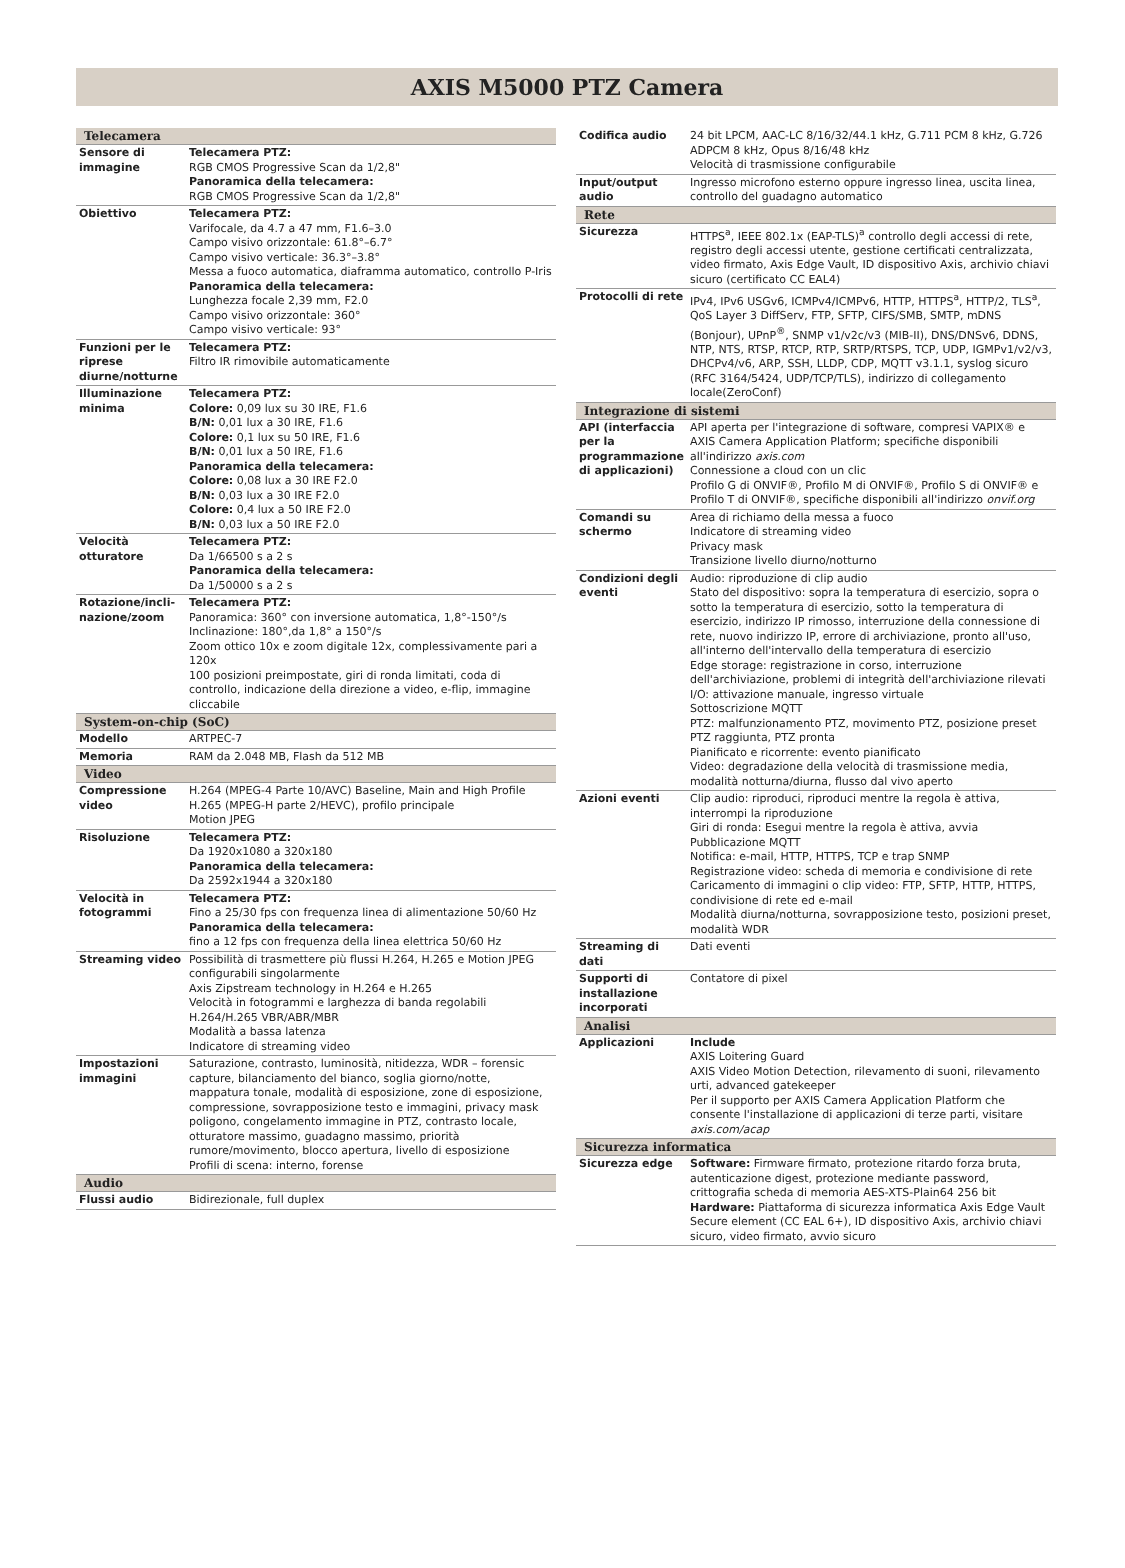AXIS M5000 PTZ Camera
| Telecamera | |
| --- | --- |
| Sensore di immagine | Telecamera PTZ: RGB CMOS Progressive Scan da 1/2,8" Panoramica della telecamera: RGB CMOS Progressive Scan da 1/2,8" |
| Obiettivo | Telecamera PTZ: Varifocale, da 4.7 a 47 mm, F1.6–3.0 Campo visivo orizzontale: 61.8°–6.7° Campo visivo verticale: 36.3°–3.8° Messa a fuoco automatica, diaframma automatico, controllo P-Iris Panoramica della telecamera: Lunghezza focale 2,39 mm, F2.0 Campo visivo orizzontale: 360° Campo visivo verticale: 93° |
| Funzioni per le riprese diurne/notturne | Telecamera PTZ: Filtro IR rimovibile automaticamente |
| Illuminazione minima | Telecamera PTZ: Colore: 0,09 lux su 30 IRE, F1.6 B/N: 0,01 lux a 30 IRE, F1.6 Colore: 0,1 lux su 50 IRE, F1.6 B/N: 0,01 lux a 50 IRE, F1.6 Panoramica della telecamera: Colore: 0,08 lux a 30 IRE F2.0 B/N: 0,03 lux a 30 IRE F2.0 Colore: 0,4 lux a 50 IRE F2.0 B/N: 0,03 lux a 50 IRE F2.0 |
| Velocità otturatore | Telecamera PTZ: Da 1/66500 s a 2 s Panoramica della telecamera: Da 1/50000 s a 2 s |
| Rotazione/incli-nazione/zoom | Telecamera PTZ: Panoramica: 360° con inversione automatica, 1,8°-150°/s Inclinazione: 180°,da 1,8° a 150°/s Zoom ottico 10x e zoom digitale 12x, complessivamente pari a 120x 100 posizioni preimpostate, giri di ronda limitati, coda di controllo, indicazione della direzione a video, e-flip, immagine cliccabile |
| System-on-chip (SoC) | |
| Modello | ARTPEC-7 |
| Memoria | RAM da 2.048 MB, Flash da 512 MB |
| Video | |
| Compressione video | H.264 (MPEG-4 Parte 10/AVC) Baseline, Main and High Profile H.265 (MPEG-H parte 2/HEVC), profilo principale Motion JPEG |
| Risoluzione | Telecamera PTZ: Da 1920x1080 a 320x180 Panoramica della telecamera: Da 2592x1944 a 320x180 |
| Velocità in fotogrammi | Telecamera PTZ: Fino a 25/30 fps con frequenza linea di alimentazione 50/60 Hz Panoramica della telecamera: fino a 12 fps con frequenza della linea elettrica 50/60 Hz |
| Streaming video | Possibilità di trasmettere più flussi H.264, H.265 e Motion JPEG configurabili singolarmente Axis Zipstream technology in H.264 e H.265 Velocità in fotogrammi e larghezza di banda regolabili H.264/H.265 VBR/ABR/MBR Modalità a bassa latenza Indicatore di streaming video |
| Impostazioni immagini | Saturazione, contrasto, luminosità, nitidezza, WDR – forensic capture, bilanciamento del bianco, soglia giorno/notte, mappatura tonale, modalità di esposizione, zone di esposizione, compressione, sovrapposizione testo e immagini, privacy mask poligono, congelamento immagine in PTZ, contrasto locale, otturatore massimo, guadagno massimo, priorità rumore/movimento, blocco apertura, livello di esposizione Profili di scena: interno, forense |
| Audio | |
| Flussi audio | Bidirezionale, full duplex |
| Codifica audio | 24 bit LPCM, AAC-LC 8/16/32/44.1 kHz, G.711 PCM 8 kHz, G.726 ADPCM 8 kHz, Opus 8/16/48 kHz Velocità di trasmissione configurabile |
| Input/output audio | Ingresso microfono esterno oppure ingresso linea, uscita linea, controllo del guadagno automatico |
| Rete | |
| Sicurezza | HTTPS<sup>a</sup>, IEEE 802.1x (EAP-TLS)<sup>a</sup> controllo degli accessi di rete, registro degli accessi utente, gestione certificati centralizzata, video firmato, Axis Edge Vault, ID dispositivo Axis, archivio chiavi sicuro (certificato CC EAL4) |
| Protocolli di rete | IPv4, IPv6 USGv6, ICMPv4/ICMPv6, HTTP, HTTPS<sup>a</sup>, HTTP/2, TLS<sup>a</sup>, QoS Layer 3 DiffServ, FTP, SFTP, CIFS/SMB, SMTP, mDNS (Bonjour), UPnP<sup>®</sup>, SNMP v1/v2c/v3 (MIB-II), DNS/DNSv6, DDNS, NTP, NTS, RTSP, RTCP, RTP, SRTP/RTSPS, TCP, UDP, IGMPv1/v2/v3, DHCPv4/v6, ARP, SSH, LLDP, CDP, MQTT v3.1.1, syslog sicuro (RFC 3164/5424, UDP/TCP/TLS), indirizzo di collegamento locale(ZeroConf) |
| Integrazione di sistemi | |
| API (interfaccia per la programmazione di applicazioni) | API aperta per l'integrazione di software, compresi VAPIX® e AXIS Camera Application Platform; specifiche disponibili all'indirizzo axis.com Connessione a cloud con un clic Profilo G di ONVIF®, Profilo M di ONVIF®, Profilo S di ONVIF® e Profilo T di ONVIF®, specifiche disponibili all'indirizzo onvif.org |
| Comandi su schermo | Area di richiamo della messa a fuoco Indicatore di streaming video Privacy mask Transizione livello diurno/notturno |
| Condizioni degli eventi | Audio: riproduzione di clip audio Stato del dispositivo: sopra la temperatura di esercizio, sopra o sotto la temperatura di esercizio, sotto la temperatura di esercizio, indirizzo IP rimosso, interruzione della connessione di rete, nuovo indirizzo IP, errore di archiviazione, pronto all'uso, all'interno dell'intervallo della temperatura di esercizio Edge storage: registrazione in corso, interruzione dell'archiviazione, problemi di integrità dell'archiviazione rilevati I/O: attivazione manuale, ingresso virtuale Sottoscrizione MQTT PTZ: malfunzionamento PTZ, movimento PTZ, posizione preset PTZ raggiunta, PTZ pronta Pianificato e ricorrente: evento pianificato Video: degradazione della velocità di trasmissione media, modalità notturna/diurna, flusso dal vivo aperto |
| Azioni eventi | Clip audio: riproduci, riproduci mentre la regola è attiva, interrompi la riproduzione Giri di ronda: Esegui mentre la regola è attiva, avvia Pubblicazione MQTT Notifica: e-mail, HTTP, HTTPS, TCP e trap SNMP Registrazione video: scheda di memoria e condivisione di rete Caricamento di immagini o clip video: FTP, SFTP, HTTP, HTTPS, condivisione di rete ed e-mail Modalità diurna/notturna, sovrapposizione testo, posizioni preset, modalità WDR |
| Streaming di dati | Dati eventi |
| Supporti di installazione incorporati | Contatore di pixel |
| Analisi | |
| Applicazioni | Include AXIS Loitering Guard AXIS Video Motion Detection, rilevamento di suoni, rilevamento urti, advanced gatekeeper Per il supporto per AXIS Camera Application Platform che consente l'installazione di applicazioni di terze parti, visitare axis.com/acap |
| Sicurezza informatica | |
| Sicurezza edge | Software: Firmware firmato, protezione ritardo forza bruta, autenticazione digest, protezione mediante password, crittografia scheda di memoria AES-XTS-Plain64 256 bit Hardware: Piattaforma di sicurezza informatica Axis Edge Vault Secure element (CC EAL 6+), ID dispositivo Axis, archivio chiavi sicuro, video firmato, avvio sicuro |